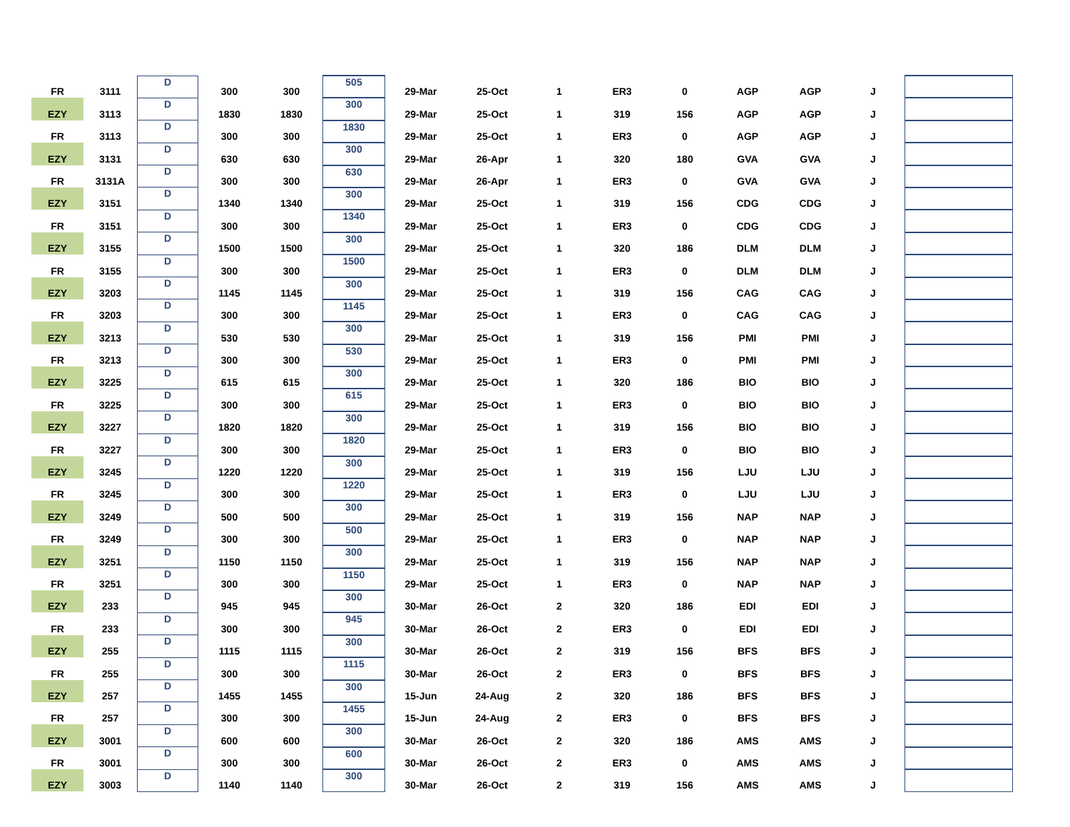| FR | 3111 | D | 300 | 300 | 505 | 29-Mar | 25-Oct | 1 | ER3 | 0 | AGP | AGP | J | |
| EZY | 3113 | D | 1830 | 1830 | 300 | 29-Mar | 25-Oct | 1 | 319 | 156 | AGP | AGP | J | |
| FR | 3113 | D | 300 | 300 | 1830 | 29-Mar | 25-Oct | 1 | ER3 | 0 | AGP | AGP | J | |
| EZY | 3131 | D | 630 | 630 | 300 | 29-Mar | 26-Apr | 1 | 320 | 180 | GVA | GVA | J | |
| FR | 3131A | D | 300 | 300 | 630 | 29-Mar | 26-Apr | 1 | ER3 | 0 | GVA | GVA | J | |
| EZY | 3151 | D | 1340 | 1340 | 300 | 29-Mar | 25-Oct | 1 | 319 | 156 | CDG | CDG | J | |
| FR | 3151 | D | 300 | 300 | 1340 | 29-Mar | 25-Oct | 1 | ER3 | 0 | CDG | CDG | J | |
| EZY | 3155 | D | 1500 | 1500 | 300 | 29-Mar | 25-Oct | 1 | 320 | 186 | DLM | DLM | J | |
| FR | 3155 | D | 300 | 300 | 1500 | 29-Mar | 25-Oct | 1 | ER3 | 0 | DLM | DLM | J | |
| EZY | 3203 | D | 1145 | 1145 | 300 | 29-Mar | 25-Oct | 1 | 319 | 156 | CAG | CAG | J | |
| FR | 3203 | D | 300 | 300 | 1145 | 29-Mar | 25-Oct | 1 | ER3 | 0 | CAG | CAG | J | |
| EZY | 3213 | D | 530 | 530 | 300 | 29-Mar | 25-Oct | 1 | 319 | 156 | PMI | PMI | J | |
| FR | 3213 | D | 300 | 300 | 530 | 29-Mar | 25-Oct | 1 | ER3 | 0 | PMI | PMI | J | |
| EZY | 3225 | D | 615 | 615 | 300 | 29-Mar | 25-Oct | 1 | 320 | 186 | BIO | BIO | J | |
| FR | 3225 | D | 300 | 300 | 615 | 29-Mar | 25-Oct | 1 | ER3 | 0 | BIO | BIO | J | |
| EZY | 3227 | D | 1820 | 1820 | 300 | 29-Mar | 25-Oct | 1 | 319 | 156 | BIO | BIO | J | |
| FR | 3227 | D | 300 | 300 | 1820 | 29-Mar | 25-Oct | 1 | ER3 | 0 | BIO | BIO | J | |
| EZY | 3245 | D | 1220 | 1220 | 300 | 29-Mar | 25-Oct | 1 | 319 | 156 | LJU | LJU | J | |
| FR | 3245 | D | 300 | 300 | 1220 | 29-Mar | 25-Oct | 1 | ER3 | 0 | LJU | LJU | J | |
| EZY | 3249 | D | 500 | 500 | 300 | 29-Mar | 25-Oct | 1 | 319 | 156 | NAP | NAP | J | |
| FR | 3249 | D | 300 | 300 | 500 | 29-Mar | 25-Oct | 1 | ER3 | 0 | NAP | NAP | J | |
| EZY | 3251 | D | 1150 | 1150 | 300 | 29-Mar | 25-Oct | 1 | 319 | 156 | NAP | NAP | J | |
| FR | 3251 | D | 300 | 300 | 1150 | 29-Mar | 25-Oct | 1 | ER3 | 0 | NAP | NAP | J | |
| EZY | 233 | D | 945 | 945 | 300 | 30-Mar | 26-Oct | 2 | 320 | 186 | EDI | EDI | J | |
| FR | 233 | D | 300 | 300 | 945 | 30-Mar | 26-Oct | 2 | ER3 | 0 | EDI | EDI | J | |
| EZY | 255 | D | 1115 | 1115 | 300 | 30-Mar | 26-Oct | 2 | 319 | 156 | BFS | BFS | J | |
| FR | 255 | D | 300 | 300 | 1115 | 30-Mar | 26-Oct | 2 | ER3 | 0 | BFS | BFS | J | |
| EZY | 257 | D | 1455 | 1455 | 300 | 15-Jun | 24-Aug | 2 | 320 | 186 | BFS | BFS | J | |
| FR | 257 | D | 300 | 300 | 1455 | 15-Jun | 24-Aug | 2 | ER3 | 0 | BFS | BFS | J | |
| EZY | 3001 | D | 600 | 600 | 300 | 30-Mar | 26-Oct | 2 | 320 | 186 | AMS | AMS | J | |
| FR | 3001 | D | 300 | 300 | 600 | 30-Mar | 26-Oct | 2 | ER3 | 0 | AMS | AMS | J | |
| EZY | 3003 | D | 1140 | 1140 | 300 | 30-Mar | 26-Oct | 2 | 319 | 156 | AMS | AMS | J | |